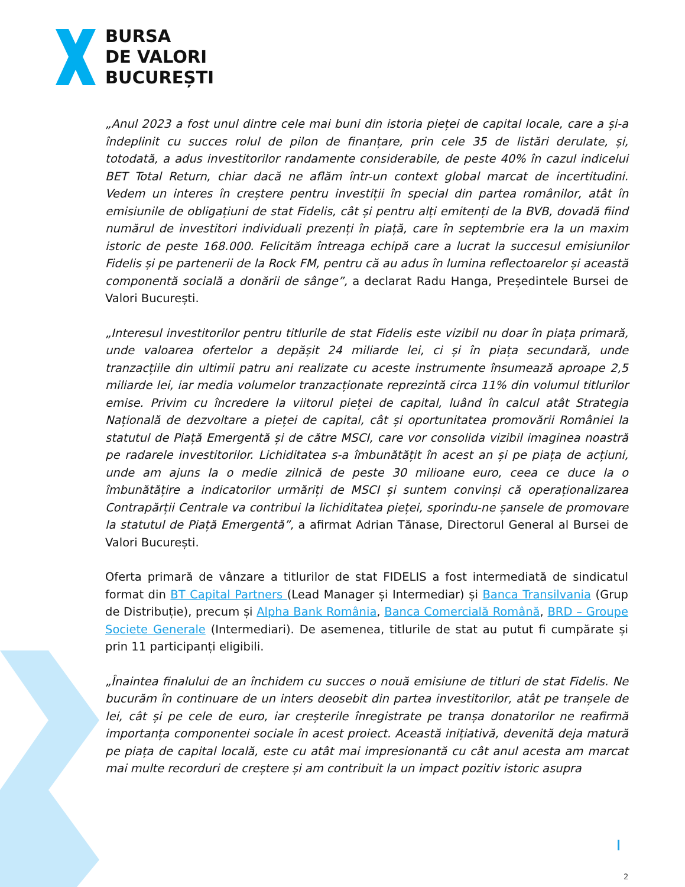BURSA
DE VALORI
BUCUREȘTI
„Anul 2023 a fost unul dintre cele mai buni din istoria pieței de capital locale, care a și-a îndeplinit cu succes rolul de pilon de finanțare, prin cele 35 de listări derulate, și, totodată, a adus investitorilor randamente considerabile, de peste 40% în cazul indicelui BET Total Return, chiar dacă ne aflăm într-un context global marcat de incertitudini. Vedem un interes în creștere pentru investiții în special din partea românilor, atât în emisiunile de obligațiuni de stat Fidelis, cât și pentru alți emitenți de la BVB, dovadă fiind numărul de investitori individuali prezenți în piață, care în septembrie era la un maxim istoric de peste 168.000. Felicităm întreaga echipă care a lucrat la succesul emisiunilor Fidelis și pe partenerii de la Rock FM, pentru că au adus în lumina reflectoarelor și această componentă socială a donării de sânge”, a declarat Radu Hanga, Președintele Bursei de Valori București.
„Interesul investitorilor pentru titlurile de stat Fidelis este vizibil nu doar în piața primară, unde valoarea ofertelor a depășit 24 miliarde lei, ci și în piața secundară, unde tranzacțiile din ultimii patru ani realizate cu aceste instrumente însumează aproape 2,5 miliarde lei, iar media volumelor tranzacționate reprezintă circa 11% din volumul titlurilor emise. Privim cu încredere la viitorul pieței de capital, luând în calcul atât Strategia Națională de dezvoltare a pieței de capital, cât și oportunitatea promovării României la statutul de Piață Emergentă și de către MSCI, care vor consolida vizibil imaginea noastră pe radarele investitorilor. Lichiditatea s-a îmbunătățit în acest an și pe piața de acțiuni, unde am ajuns la o medie zilnică de peste 30 milioane euro, ceea ce duce la o îmbunătățire a indicatorilor urmăriți de MSCI și suntem convinși că operaționalizarea Contrapărții Centrale va contribui la lichiditatea pieței, sporindu-ne șansele de promovare la statutul de Piață Emergentă”, a afirmat Adrian Tănase, Directorul General al Bursei de Valori București.
Oferta primară de vânzare a titlurilor de stat FIDELIS a fost intermediată de sindicatul format din BT Capital Partners (Lead Manager și Intermediar) și Banca Transilvania (Grup de Distribuție), precum și Alpha Bank România, Banca Comercială Română, BRD – Groupe Societe Generale (Intermediari). De asemenea, titlurile de stat au putut fi cumpărate și prin 11 participanți eligibili.
„Înaintea finalului de an închidem cu succes o nouă emisiune de titluri de stat Fidelis. Ne bucurăm în continuare de un inters deosebit din partea investitorilor, atât pe tranșele de lei, cât și pe cele de euro, iar creșterile înregistrate pe tranșa donatorilor ne reafirmă importanța componentei sociale în acest proiect. Această inițiativă, devenită deja matură pe piața de capital locală, este cu atât mai impresionantă cu cât anul acesta am marcat mai multe recorduri de creștere și am contribuit la un impact pozitiv istoric asupra
2